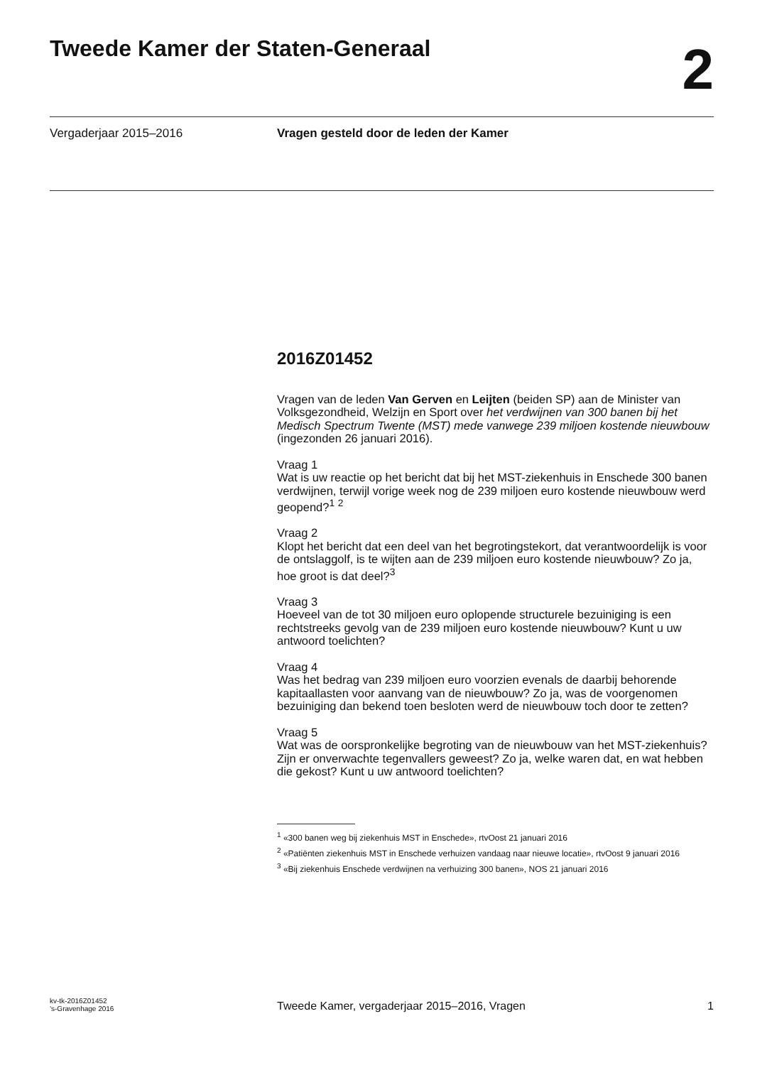Tweede Kamer der Staten-Generaal
2
Vergaderjaar 2015–2016 Vragen gesteld door de leden der Kamer
2016Z01452
Vragen van de leden Van Gerven en Leijten (beiden SP) aan de Minister van Volksgezondheid, Welzijn en Sport over het verdwijnen van 300 banen bij het Medisch Spectrum Twente (MST) mede vanwege 239 miljoen kostende nieuwbouw (ingezonden 26 januari 2016).
Vraag 1
Wat is uw reactie op het bericht dat bij het MST-ziekenhuis in Enschede 300 banen verdwijnen, terwijl vorige week nog de 239 miljoen euro kostende nieuwbouw werd geopend?<sup>1</sup> <sup>2</sup>
Vraag 2
Klopt het bericht dat een deel van het begrotingstekort, dat verantwoordelijk is voor de ontslaggolf, is te wijten aan de 239 miljoen euro kostende nieuwbouw? Zo ja, hoe groot is dat deel?<sup>3</sup>
Vraag 3
Hoeveel van de tot 30 miljoen euro oplopende structurele bezuiniging is een rechtstreeks gevolg van de 239 miljoen euro kostende nieuwbouw? Kunt u uw antwoord toelichten?
Vraag 4
Was het bedrag van 239 miljoen euro voorzien evenals de daarbij behorende kapitaallasten voor aanvang van de nieuwbouw? Zo ja, was de voorgenomen bezuiniging dan bekend toen besloten werd de nieuwbouw toch door te zetten?
Vraag 5
Wat was de oorspronkelijke begroting van de nieuwbouw van het MST-ziekenhuis? Zijn er onverwachte tegenvallers geweest? Zo ja, welke waren dat, en wat hebben die gekost? Kunt u uw antwoord toelichten?
<sup>1</sup> «300 banen weg bij ziekenhuis MST in Enschede», rtvOost 21 januari 2016
<sup>2</sup> «Patiënten ziekenhuis MST in Enschede verhuizen vandaag naar nieuwe locatie», rtvOost 9 januari 2016
<sup>3</sup> «Bij ziekenhuis Enschede verdwijnen na verhuizing 300 banen», NOS 21 januari 2016
kv-tk-2016Z01452
’s-Gravenhage 2016
Tweede Kamer, vergaderjaar 2015–2016, Vragen
1